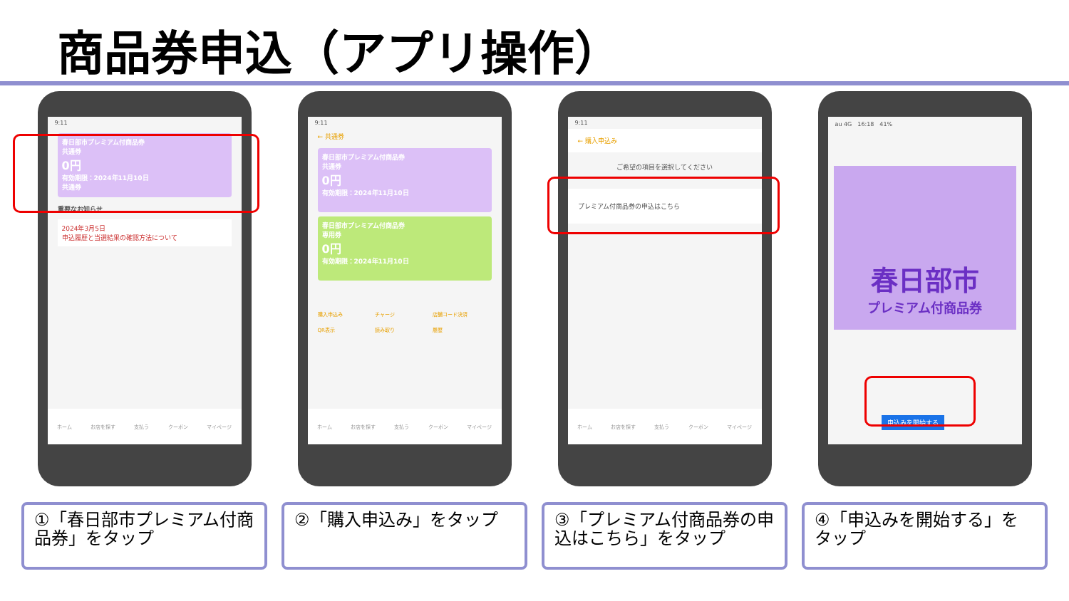商品券申込（アプリ操作）
9:11
春日部市プレミアム付商品券
共通券
0円
有効期限：2024年11月10日
共通券
重要なお知らせ
2024年3月5日
申込履歴と当選結果の確認方法について
ホーム お店を探す 支払う クーポン マイページ
9:11
← 共通券
春日部市プレミアム付商品券
共通券
0円
有効期限：2024年11月10日
春日部市プレミアム付商品券
専用券
0円
有効期限：2024年11月10日
購入申込み チャージ 店舗コード決済 QR表示 読み取り 履歴
ホーム お店を探す 支払う クーポン マイページ
9:11
← 購入申込み
ご希望の項目を選択してください
プレミアム付商品券の申込はこちら
ホーム お店を探す 支払う クーポン マイページ
au 4G　16:18　41%
春日部市
プレミアム付商品券
申込みを開始する
①「春日部市プレミアム付商品券」をタップ
②「購入申込み」をタップ ③「プレミアム付商品券の申込はこちら」をタップ
④「申込みを開始する」をタップ